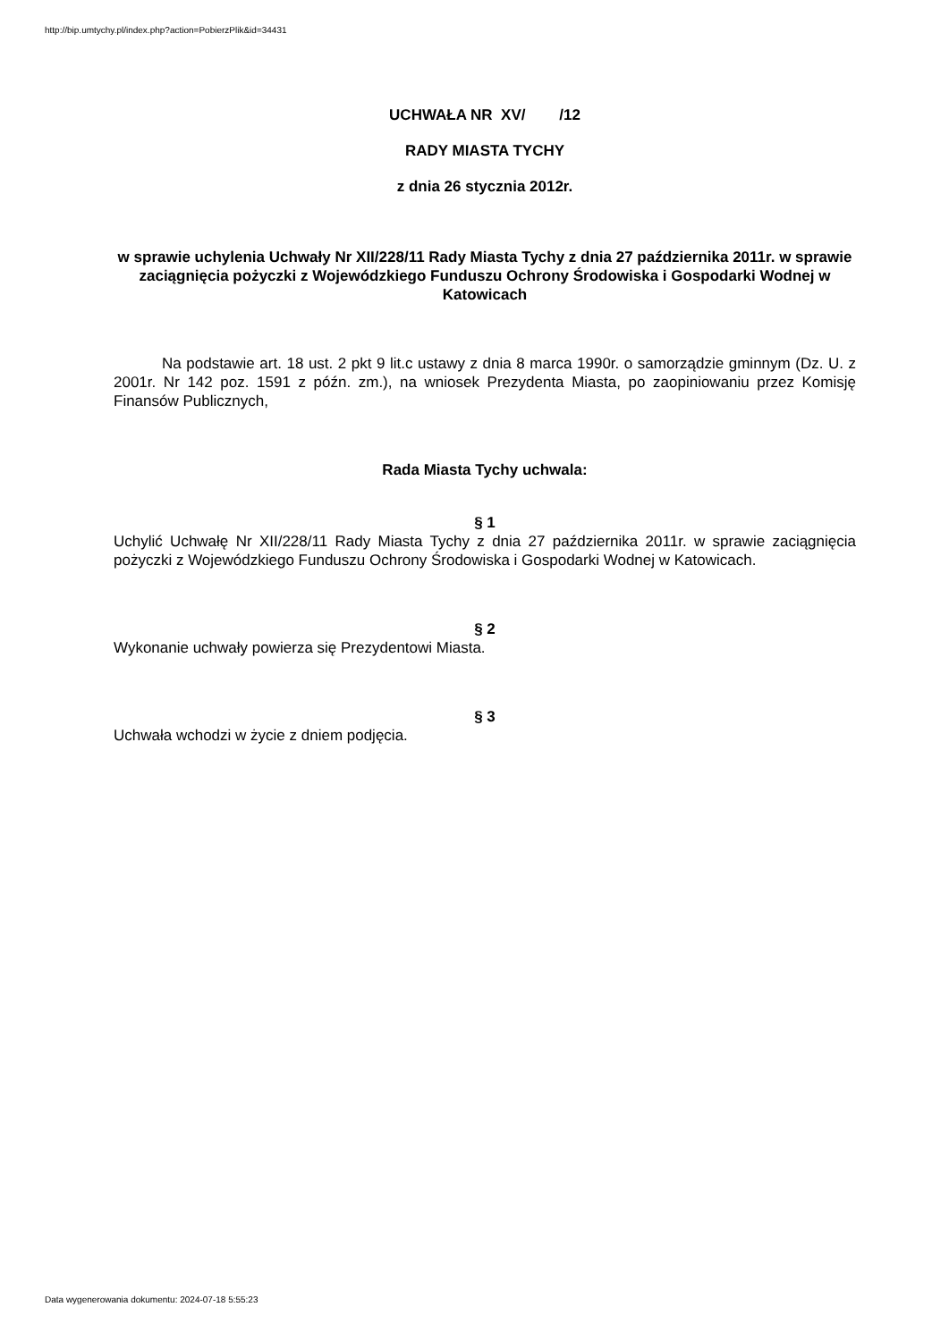http://bip.umtychy.pl/index.php?action=PobierzPlik&id=34431
UCHWAŁA NR XV/ /12
RADY MIASTA TYCHY
z dnia 26 stycznia 2012r.
w sprawie uchylenia Uchwały Nr XII/228/11 Rady Miasta Tychy z dnia 27 października 2011r. w sprawie zaciągnięcia pożyczki z Wojewódzkiego Funduszu Ochrony Środowiska i Gospodarki Wodnej w Katowicach
Na podstawie art. 18 ust. 2 pkt 9 lit.c ustawy z dnia 8 marca 1990r. o samorządzie gminnym (Dz. U. z 2001r. Nr 142 poz. 1591 z późn. zm.), na wniosek Prezydenta Miasta, po zaopiniowaniu przez Komisję Finansów Publicznych,
Rada Miasta Tychy uchwala:
§ 1
Uchylić Uchwałę Nr XII/228/11 Rady Miasta Tychy z dnia 27 października 2011r. w sprawie zaciągnięcia pożyczki z Wojewódzkiego Funduszu Ochrony Środowiska i Gospodarki Wodnej w Katowicach.
§ 2
Wykonanie uchwały powierza się Prezydentowi Miasta.
§ 3
Uchwała wchodzi w życie z dniem podjęcia.
Data wygenerowania dokumentu: 2024-07-18 5:55:23